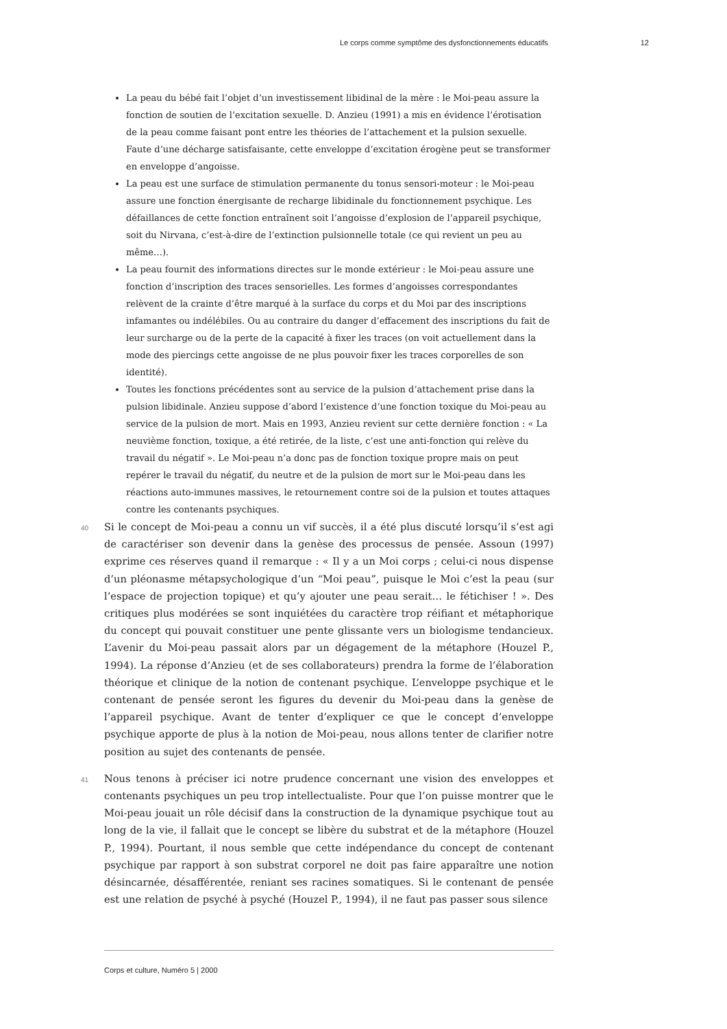Le corps comme symptôme des dysfonctionnements éducatifs 12
La peau du bébé fait l’objet d’un investissement libidinal de la mère : le Moi-peau assure la fonction de soutien de l’excitation sexuelle. D. Anzieu (1991) a mis en évidence l’érotisation de la peau comme faisant pont entre les théories de l’attachement et la pulsion sexuelle. Faute d’une décharge satisfaisante, cette enveloppe d’excitation érogène peut se transformer en enveloppe d’angoisse.
La peau est une surface de stimulation permanente du tonus sensori-moteur : le Moi-peau assure une fonction énergisante de recharge libidinale du fonctionnement psychique. Les défaillances de cette fonction entraînent soit l’angoisse d’explosion de l’appareil psychique, soit du Nirvana, c’est-à-dire de l’extinction pulsionnelle totale (ce qui revient un peu au même…).
La peau fournit des informations directes sur le monde extérieur : le Moi-peau assure une fonction d’inscription des traces sensorielles. Les formes d’angoisses correspondantes relèvent de la crainte d’être marqué à la surface du corps et du Moi par des inscriptions infamantes ou indélébiles. Ou au contraire du danger d’effacement des inscriptions du fait de leur surcharge ou de la perte de la capacité à fixer les traces (on voit actuellement dans la mode des piercings cette angoisse de ne plus pouvoir fixer les traces corporelles de son identité).
Toutes les fonctions précédentes sont au service de la pulsion d’attachement prise dans la pulsion libidinale. Anzieu suppose d’abord l’existence d’une fonction toxique du Moi-peau au service de la pulsion de mort. Mais en 1993, Anzieu revient sur cette dernière fonction : « La neuvième fonction, toxique, a été retirée, de la liste, c’est une anti-fonction qui relève du travail du négatif ». Le Moi-peau n’a donc pas de fonction toxique propre mais on peut repérer le travail du négatif, du neutre et de la pulsion de mort sur le Moi-peau dans les réactions auto-immunes massives, le retournement contre soi de la pulsion et toutes attaques contre les contenants psychiques.
40 Si le concept de Moi-peau a connu un vif succès, il a été plus discuté lorsqu’il s’est agi de caractériser son devenir dans la genèse des processus de pensée. Assoun (1997) exprime ces réserves quand il remarque : « Il y a un Moi corps ; celui-ci nous dispense d’un pléonasme métapsychologique d’un “Moi peau”, puisque le Moi c’est la peau (sur l’espace de projection topique) et qu’y ajouter une peau serait… le fétichiser ! ». Des critiques plus modérées se sont inquiétées du caractère trop réifiant et métaphorique du concept qui pouvait constituer une pente glissante vers un biologisme tendancieux. L’avenir du Moi-peau passait alors par un dégagement de la métaphore (Houzel P., 1994). La réponse d’Anzieu (et de ses collaborateurs) prendra la forme de l’élaboration théorique et clinique de la notion de contenant psychique. L’enveloppe psychique et le contenant de pensée seront les figures du devenir du Moi-peau dans la genèse de l’appareil psychique. Avant de tenter d’expliquer ce que le concept d’enveloppe psychique apporte de plus à la notion de Moi-peau, nous allons tenter de clarifier notre position au sujet des contenants de pensée.
41 Nous tenons à préciser ici notre prudence concernant une vision des enveloppes et contenants psychiques un peu trop intellectualiste. Pour que l’on puisse montrer que le Moi-peau jouait un rôle décisif dans la construction de la dynamique psychique tout au long de la vie, il fallait que le concept se libère du substrat et de la métaphore (Houzel P., 1994). Pourtant, il nous semble que cette indépendance du concept de contenant psychique par rapport à son substrat corporel ne doit pas faire apparaître une notion désincarnée, désafférentée, reniant ses racines somatiques. Si le contenant de pensée est une relation de psyché à psyché (Houzel P., 1994), il ne faut pas passer sous silence
Corps et culture, Numéro 5 | 2000